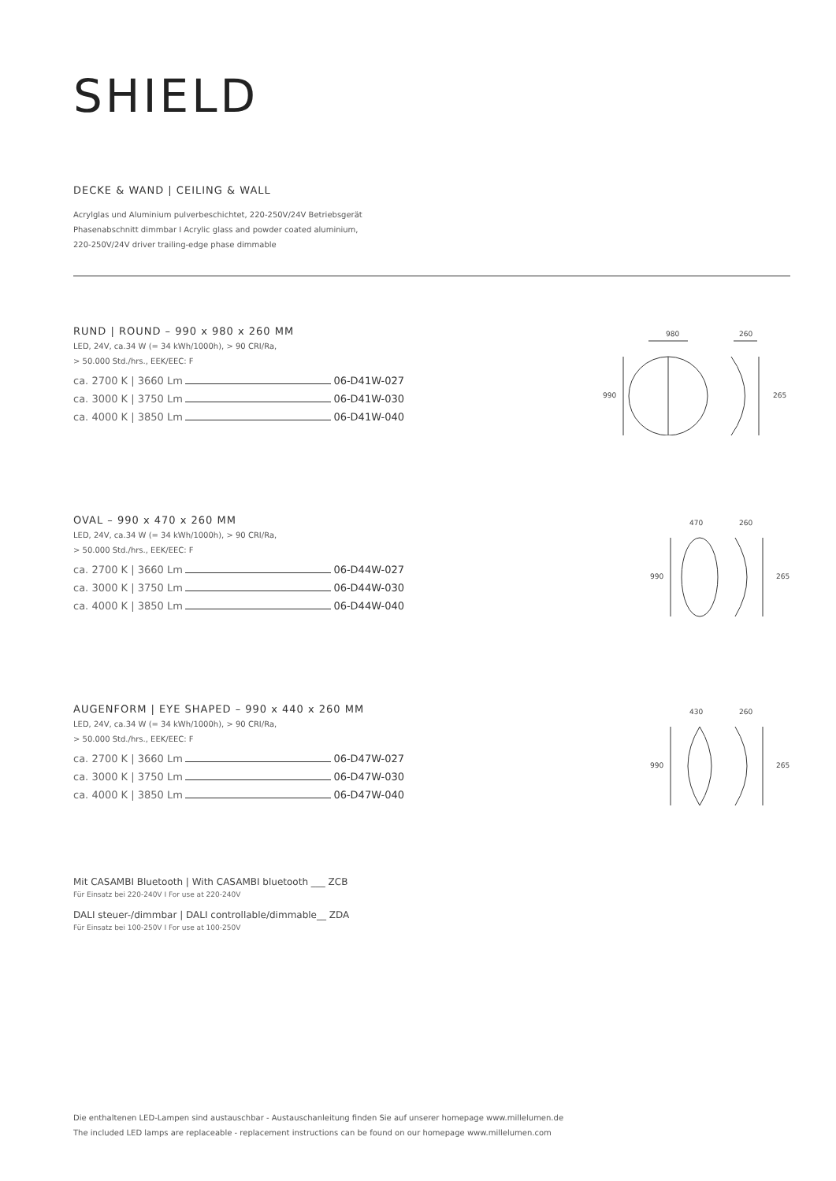SHIELD
DECKE & WAND | CEILING & WALL
Acrylglas und Aluminium pulverbeschichtet, 220-250V/24V Betriebsgerät
Phasenabschnitt dimmbar I Acrylic glass and powder coated aluminium,
220-250V/24V driver trailing-edge phase dimmable
RUND | ROUND – 990 x 980 x 260 MM
LED, 24V, ca.34 W (= 34 kWh/1000h), > 90 CRI/Ra,
> 50.000 Std./hrs., EEK/EEC: F
ca. 2700 K | 3660 Lm 06-D41W-027
ca. 3000 K | 3750 Lm 06-D41W-030
ca. 4000 K | 3850 Lm 06-D41W-040
980
260
990
265
OVAL – 990 x 470 x 260 MM
LED, 24V, ca.34 W (= 34 kWh/1000h), > 90 CRI/Ra,
> 50.000 Std./hrs., EEK/EEC: F
ca. 2700 K | 3660 Lm 06-D44W-027
ca. 3000 K | 3750 Lm 06-D44W-030
ca. 4000 K | 3850 Lm 06-D44W-040
470
260
990
265
AUGENFORM | EYE SHAPED – 990 x 440 x 260 MM
LED, 24V, ca.34 W (= 34 kWh/1000h), > 90 CRI/Ra,
> 50.000 Std./hrs., EEK/EEC: F
ca. 2700 K | 3660 Lm 06-D47W-027
ca. 3000 K | 3750 Lm 06-D47W-030
ca. 4000 K | 3850 Lm 06-D47W-040
430
260
990
265
Mit CASAMBI Bluetooth | With CASAMBI bluetooth ___ ZCB
Für Einsatz bei 220-240V I For use at 220-240V
DALI steuer-/dimmbar | DALI controllable/dimmable__ ZDA
Für Einsatz bei 100-250V I For use at 100-250V
Die enthaltenen LED-Lampen sind austauschbar - Austauschanleitung finden Sie auf unserer homepage www.millelumen.de
The included LED lamps are replaceable - replacement instructions can be found on our homepage www.millelumen.com